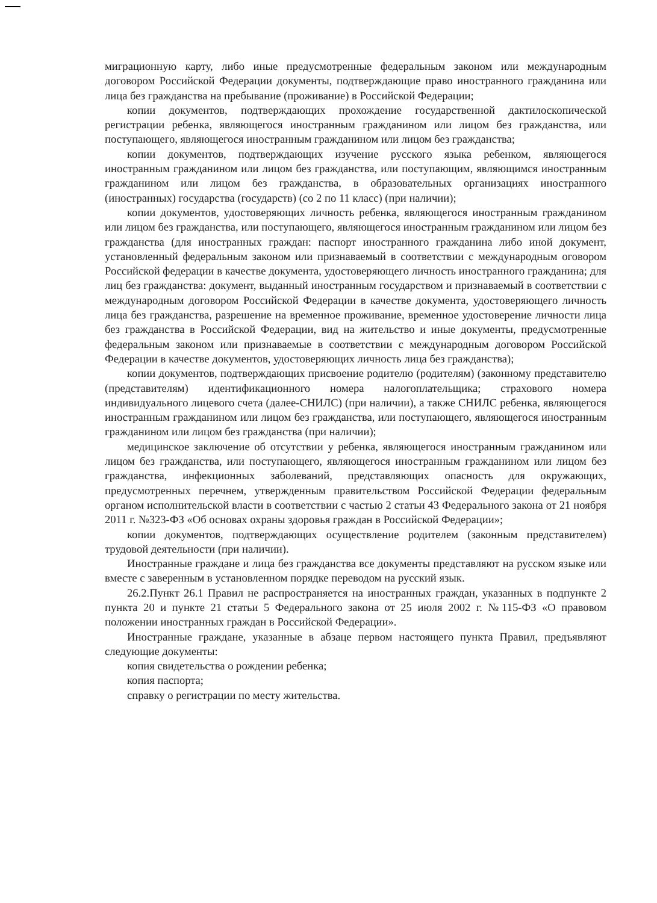миграционную карту, либо иные предусмотренные федеральным законом или международным договором Российской Федерации документы, подтверждающие право иностранного гражданина или лица без гражданства на пребывание (проживание) в Российской Федерации;
копии документов, подтверждающих прохождение государственной дактилоскопической регистрации ребенка, являющегося иностранным гражданином или лицом без гражданства, или поступающего, являющегося иностранным гражданином или лицом без гражданства;
копии документов, подтверждающих изучение русского языка ребенком, являющегося иностранным гражданином или лицом без гражданства, или поступающим, являющимся иностранным гражданином или лицом без гражданства, в образовательных организациях иностранного (иностранных) государства (государств) (со 2 по 11 класс) (при наличии);
копии документов, удостоверяющих личность ребенка, являющегося иностранным гражданином или лицом без гражданства, или поступающего, являющегося иностранным гражданином или лицом без гражданства (для иностранных граждан: паспорт иностранного гражданина либо иной документ, установленный федеральным законом или признаваемый в соответствии с международным оговором Российской федерации в качестве документа, удостоверяющего личность иностранного гражданина; для лиц без гражданства: документ, выданный иностранным государством и признаваемый в соответствии с международным договором Российской Федерации в качестве документа, удостоверяющего личность лица без гражданства, разрешение на временное проживание, временное удостоверение личности лица без гражданства в Российской Федерации, вид на жительство и иные документы, предусмотренные федеральным законом или признаваемые в соответствии с международным договором Российской Федерации в качестве документов, удостоверяющих личность лица без гражданства);
копии документов, подтверждающих присвоение родителю (родителям) (законному представителю (представителям) идентификационного номера налогоплательщика; страхового номера индивидуального лицевого счета (далее-СНИЛС) (при наличии), а также СНИЛС ребенка, являющегося иностранным гражданином или лицом без гражданства, или поступающего, являющегося иностранным гражданином или лицом без гражданства (при наличии);
медицинское заключение об отсутствии у ребенка, являющегося иностранным гражданином или лицом без гражданства, или поступающего, являющегося иностранным гражданином или лицом без гражданства, инфекционных заболеваний, представляющих опасность для окружающих, предусмотренных перечнем, утвержденным правительством Российской Федерации федеральным органом исполнительской власти в соответствии с частью 2 статьи 43 Федерального закона от 21 ноября 2011 г. №323-ФЗ «Об основах охраны здоровья граждан в Российской Федерации»;
копии документов, подтверждающих осуществление родителем (законным представителем) трудовой деятельности (при наличии).
Иностранные граждане и лица без гражданства все документы представляют на русском языке или вместе с заверенным в установленном порядке переводом на русский язык.
26.2.Пункт 26.1 Правил не распространяется на иностранных граждан, указанных в подпункте 2 пункта 20 и пункте 21 статьи 5 Федерального закона от 25 июля 2002 г. №115-ФЗ «О правовом положении иностранных граждан в Российской Федерации».
Иностранные граждане, указанные в абзаце первом настоящего пункта Правил, предъявляют следующие документы:
копия свидетельства о рождении ребенка;
копия паспорта;
справку о регистрации по месту жительства.